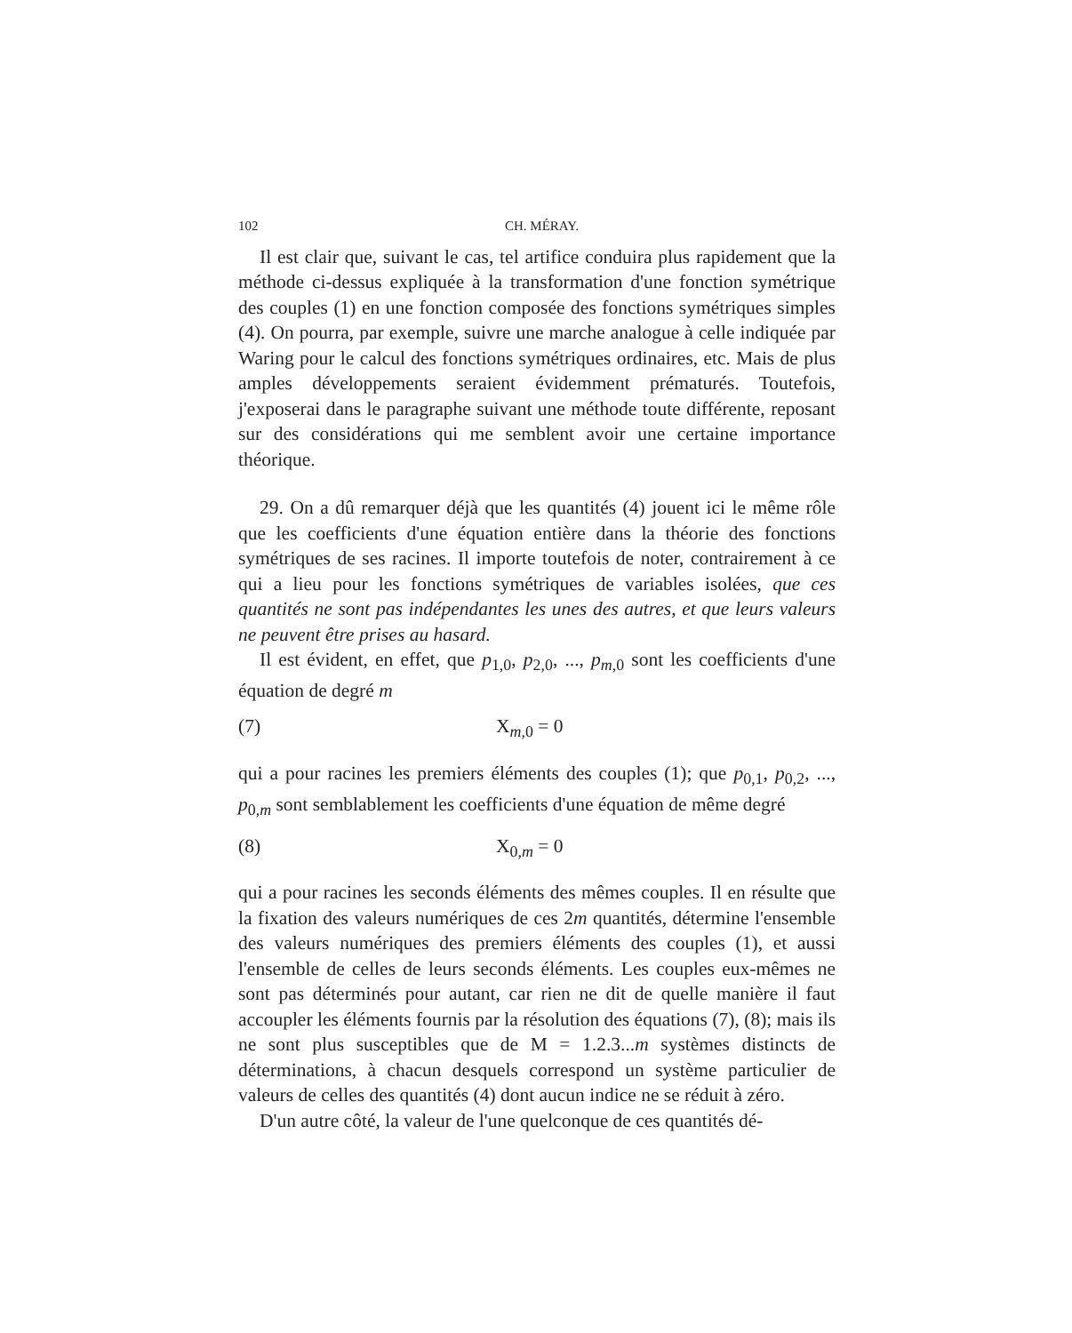102 CH. MÉRAY.
Il est clair que, suivant le cas, tel artifice conduira plus rapidement que la méthode ci-dessus expliquée à la transformation d'une fonction symétrique des couples (1) en une fonction composée des fonctions symétriques simples (4). On pourra, par exemple, suivre une marche analogue à celle indiquée par Waring pour le calcul des fonctions symétriques ordinaires, etc. Mais de plus amples développements seraient évidemment prématurés. Toutefois, j'exposerai dans le paragraphe suivant une méthode toute différente, reposant sur des considérations qui me semblent avoir une certaine importance théorique.
29. On a dû remarquer déjà que les quantités (4) jouent ici le même rôle que les coefficients d'une équation entière dans la théorie des fonctions symétriques de ses racines. Il importe toutefois de noter, contrairement à ce qui a lieu pour les fonctions symétriques de variables isolées, que ces quantités ne sont pas indépendantes les unes des autres, et que leurs valeurs ne peuvent être prises au hasard.
Il est évident, en effet, que p<sub>1,0</sub>, p<sub>2,0</sub>, ..., p<sub>m,0</sub> sont les coefficients d'une équation de degré m
(7) X<sub>m,0</sub> = 0
qui a pour racines les premiers éléments des couples (1); que p<sub>0,1</sub>, p<sub>0,2</sub>, ..., p<sub>0,m</sub> sont semblablement les coefficients d'une équation de même degré
(8) X<sub>0,m</sub> = 0
qui a pour racines les seconds éléments des mêmes couples. Il en résulte que la fixation des valeurs numériques de ces 2m quantités, détermine l'ensemble des valeurs numériques des premiers éléments des couples (1), et aussi l'ensemble de celles de leurs seconds éléments. Les couples eux-mêmes ne sont pas déterminés pour autant, car rien ne dit de quelle manière il faut accoupler les éléments fournis par la résolution des équations (7), (8); mais ils ne sont plus susceptibles que de M = 1.2.3...m systèmes distincts de déterminations, à chacun desquels correspond un système particulier de valeurs de celles des quantités (4) dont aucun indice ne se réduit à zéro.
D'un autre côté, la valeur de l'une quelconque de ces quantités dé-